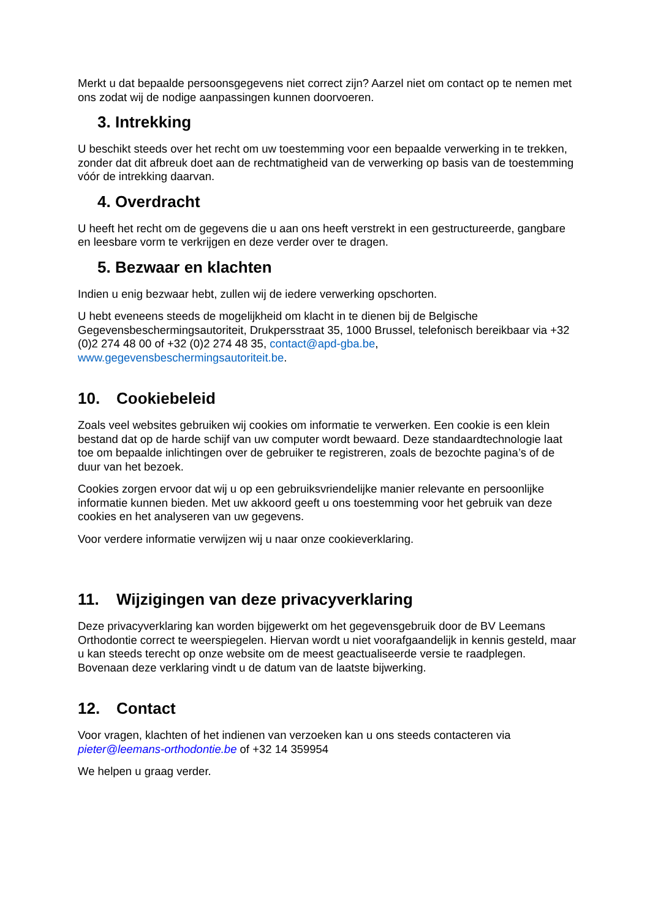Merkt u dat bepaalde persoonsgegevens niet correct zijn? Aarzel niet om contact op te nemen met ons zodat wij de nodige aanpassingen kunnen doorvoeren.
3. Intrekking
U beschikt steeds over het recht om uw toestemming voor een bepaalde verwerking in te trekken, zonder dat dit afbreuk doet aan de rechtmatigheid van de verwerking op basis van de toestemming vóór de intrekking daarvan.
4. Overdracht
U heeft het recht om de gegevens die u aan ons heeft verstrekt in een gestructureerde, gangbare en leesbare vorm te verkrijgen en deze verder over te dragen.
5. Bezwaar en klachten
Indien u enig bezwaar hebt, zullen wij de iedere verwerking opschorten.
U hebt eveneens steeds de mogelijkheid om klacht in te dienen bij de Belgische Gegevensbeschermingsautoriteit, Drukpersstraat 35, 1000 Brussel, telefonisch bereikbaar via +32 (0)2 274 48 00 of +32 (0)2 274 48 35, contact@apd-gba.be, www.gegevensbeschermingsautoriteit.be.
10. Cookiebeleid
Zoals veel websites gebruiken wij cookies om informatie te verwerken. Een cookie is een klein bestand dat op de harde schijf van uw computer wordt bewaard. Deze standaardtechnologie laat toe om bepaalde inlichtingen over de gebruiker te registreren, zoals de bezochte pagina’s of de duur van het bezoek.
Cookies zorgen ervoor dat wij u op een gebruiksvriendelijke manier relevante en persoonlijke informatie kunnen bieden. Met uw akkoord geeft u ons toestemming voor het gebruik van deze cookies en het analyseren van uw gegevens.
Voor verdere informatie verwijzen wij u naar onze cookieverklaring.
11. Wijzigingen van deze privacyverklaring
Deze privacyverklaring kan worden bijgewerkt om het gegevensgebruik door de BV Leemans Orthodontie correct te weerspiegelen. Hiervan wordt u niet voorafgaandelijk in kennis gesteld, maar u kan steeds terecht op onze website om de meest geactualiseerde versie te raadplegen. Bovenaan deze verklaring vindt u de datum van de laatste bijwerking.
12. Contact
Voor vragen, klachten of het indienen van verzoeken kan u ons steeds contacteren via pieter@leemans-orthodontie.be of +32 14 359954
We helpen u graag verder.